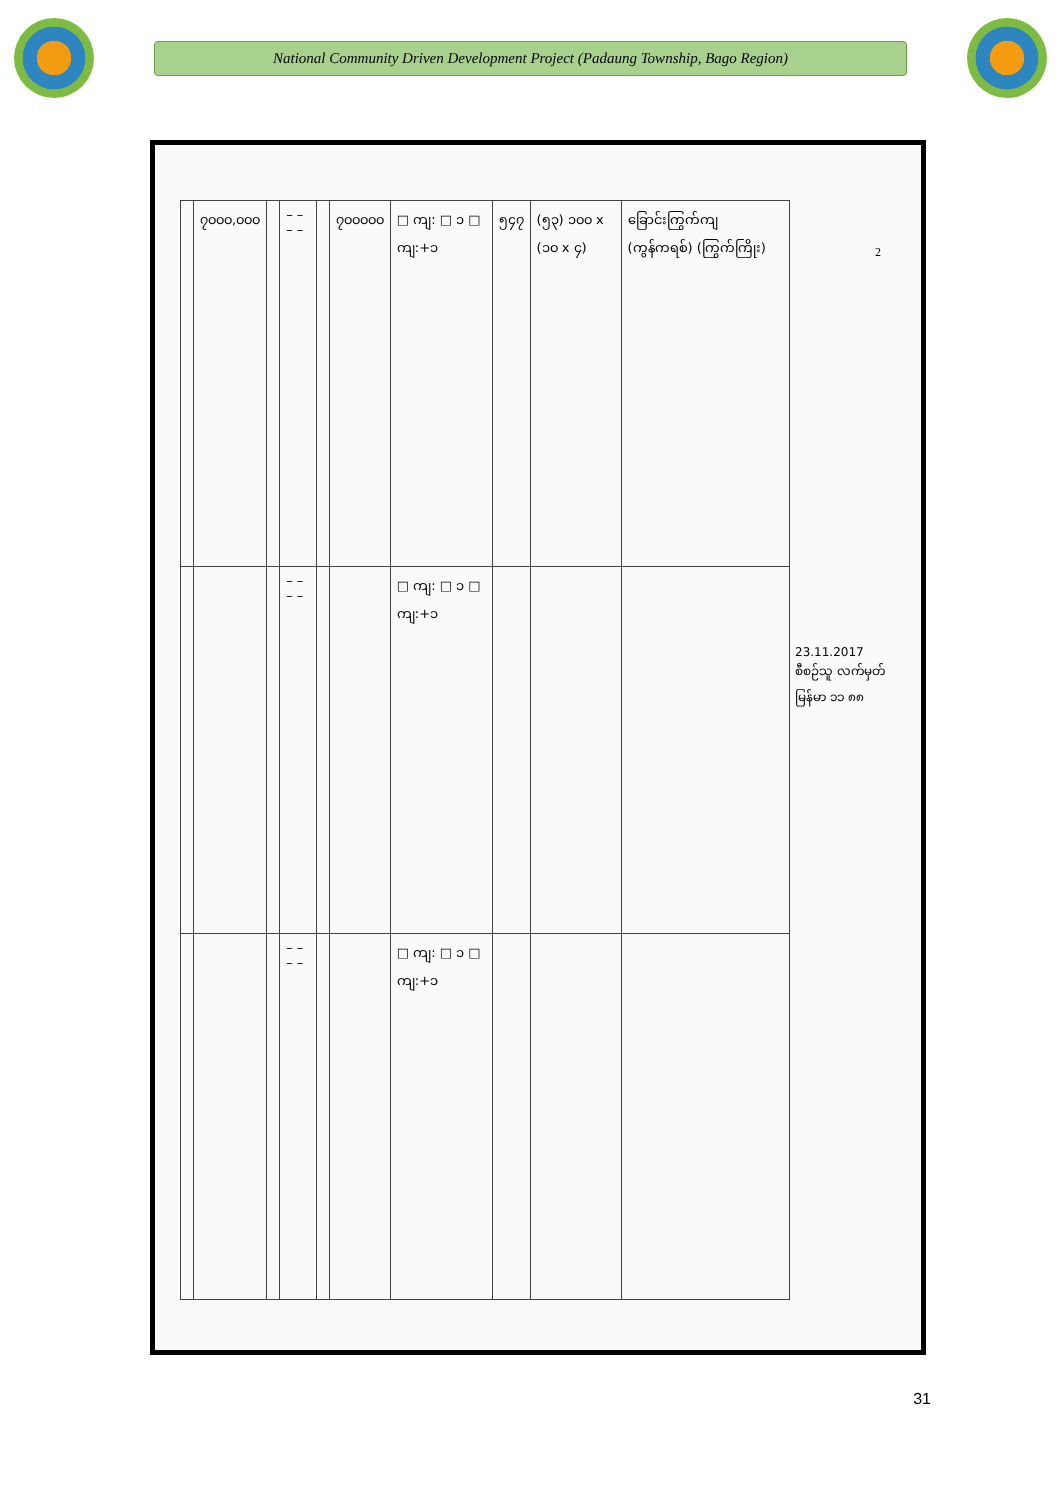National Community Driven Development Project (Padaung Township, Bago Region)
| | ၇၀၀၀,၀၀၀ | | – – – – | | ၇၀၀၀၀၀ | □ ကျ: □ ၁ □ ကျ:+၁ | ၅၄၇ | (၅၃) ၁၀၀ x (၁၀ x ၄) | ခြောင်းကြွက်ကျ (ကွန်ကရစ်) (ကြွက်ကြိုး) |
| | | | – – – – | | | □ ကျ: □ ၁ □ ကျ:+၁ | | | |
| | | | – – – – | | | □ ကျ: □ ၁ □ ကျ:+၁ | | | |
23.11.2017
စီစဉ်သူ လက်မှတ်
မြန်မာ ၁၁ ၈၈
2
31